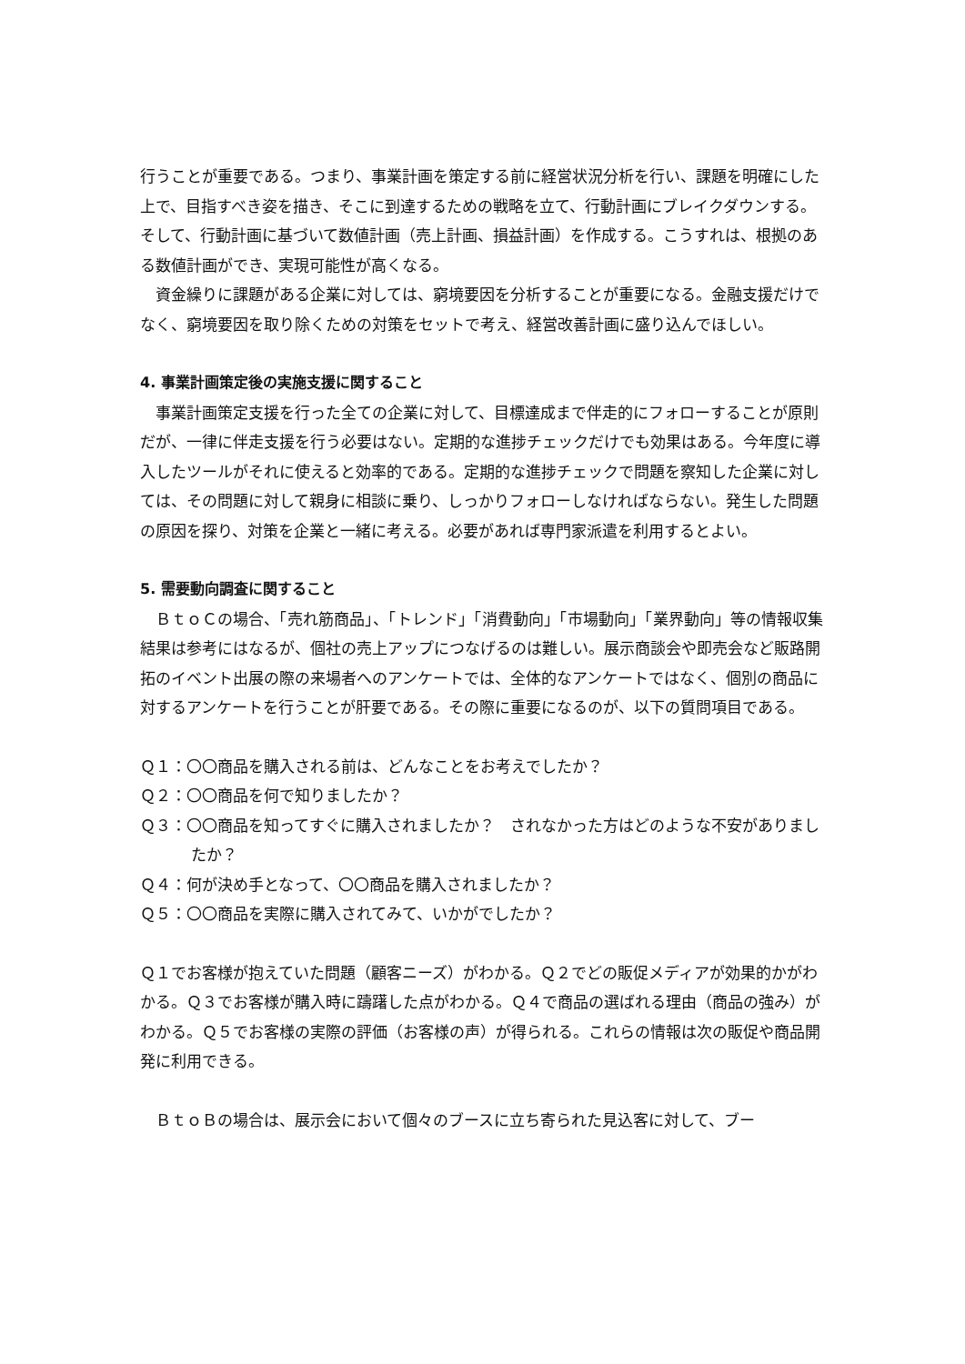行うことが重要である。つまり、事業計画を策定する前に経営状況分析を行い、課題を明確にした上で、目指すべき姿を描き、そこに到達するための戦略を立て、行動計画にブレイクダウンする。そして、行動計画に基づいて数値計画（売上計画、損益計画）を作成する。こうすれは、根拠のある数値計画ができ、実現可能性が高くなる。
　資金繰りに課題がある企業に対しては、窮境要因を分析することが重要になる。金融支援だけでなく、窮境要因を取り除くための対策をセットで考え、経営改善計画に盛り込んでほしい。
4. 事業計画策定後の実施支援に関すること
　事業計画策定支援を行った全ての企業に対して、目標達成まで伴走的にフォローすることが原則だが、一律に伴走支援を行う必要はない。定期的な進捗チェックだけでも効果はある。今年度に導入したツールがそれに使えると効率的である。定期的な進捗チェックで問題を察知した企業に対しては、その問題に対して親身に相談に乗り、しっかりフォローしなければならない。発生した問題の原因を探り、対策を企業と一緒に考える。必要があれば専門家派遣を利用するとよい。
5. 需要動向調査に関すること
　ＢｔｏＣの場合、「売れ筋商品」、「トレンド」「消費動向」「市場動向」「業界動向」等の情報収集結果は参考にはなるが、個社の売上アップにつなげるのは難しい。展示商談会や即売会など販路開拓のイベント出展の際の来場者へのアンケートでは、全体的なアンケートではなく、個別の商品に対するアンケートを行うことが肝要である。その際に重要になるのが、以下の質問項目である。
Ｑ１：〇〇商品を購入される前は、どんなことをお考えでしたか？
Ｑ２：〇〇商品を何で知りましたか？
Ｑ３：〇〇商品を知ってすぐに購入されましたか？　されなかった方はどのような不安がありましたか？
Ｑ４：何が決め手となって、〇〇商品を購入されましたか？
Ｑ５：〇〇商品を実際に購入されてみて、いかがでしたか？
Ｑ１でお客様が抱えていた問題（顧客ニーズ）がわかる。Ｑ２でどの販促メディアが効果的かがわかる。Ｑ３でお客様が購入時に躊躇した点がわかる。Ｑ４で商品の選ばれる理由（商品の強み）がわかる。Ｑ５でお客様の実際の評価（お客様の声）が得られる。これらの情報は次の販促や商品開発に利用できる。
　ＢｔｏＢの場合は、展示会において個々のブースに立ち寄られた見込客に対して、ブー